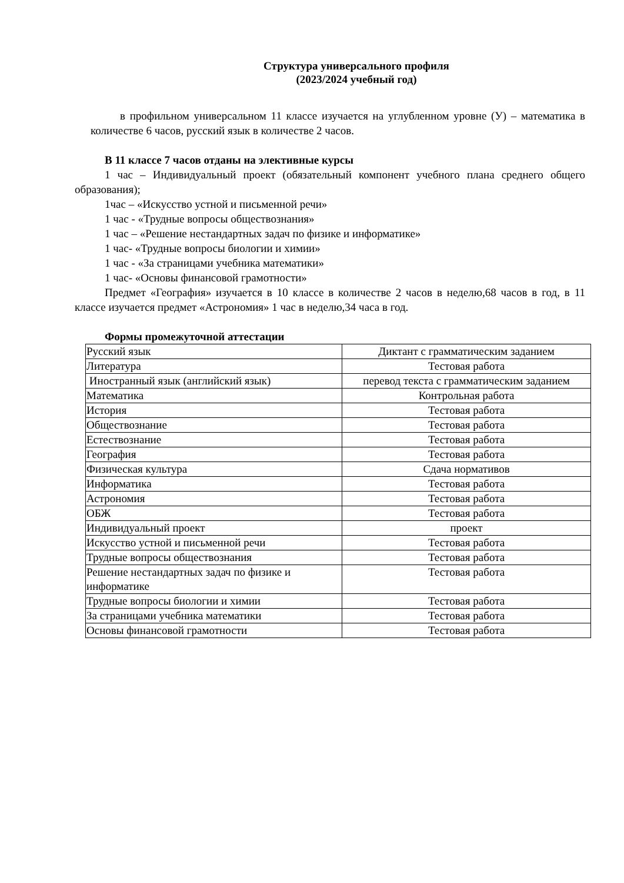Структура универсального профиля
(2023/2024 учебный год)
в профильном универсальном 11 классе изучается на углубленном уровне (У) – математика в количестве 6 часов, русский язык в количестве 2 часов.
В 11 классе 7 часов отданы на элективные курсы
1 час – Индивидуальный проект (обязательный компонент учебного плана среднего общего образования);
1час – «Искусство устной и письменной речи»
1 час - «Трудные вопросы обществознания»
1 час – «Решение нестандартных задач по физике и информатике»
1 час- «Трудные вопросы биологии и химии»
1 час - «За страницами учебника математики»
1 час- «Основы финансовой грамотности»
Предмет «География» изучается в 10 классе в количестве 2 часов в неделю,68 часов в год, в 11 классе изучается предмет «Астрономия» 1 час в неделю,34 часа в год.
Формы промежуточной аттестации
| Русский язык | Диктант с грамматическим заданием |
| Литература | Тестовая работа |
| Иностранный язык (английский язык) | перевод текста с грамматическим заданием |
| Математика | Контрольная работа |
| История | Тестовая работа |
| Обществознание | Тестовая работа |
| Естествознание | Тестовая работа |
| География | Тестовая работа |
| Физическая культура | Сдача нормативов |
| Информатика | Тестовая работа |
| Астрономия | Тестовая работа |
| ОБЖ | Тестовая работа |
| Индивидуальный проект | проект |
| Искусство устной и письменной речи | Тестовая работа |
| Трудные вопросы обществознания | Тестовая работа |
| Решение нестандартных задач по физике и информатике | Тестовая работа |
| Трудные вопросы биологии и химии | Тестовая работа |
| За страницами учебника математики | Тестовая работа |
| Основы финансовой грамотности | Тестовая работа |